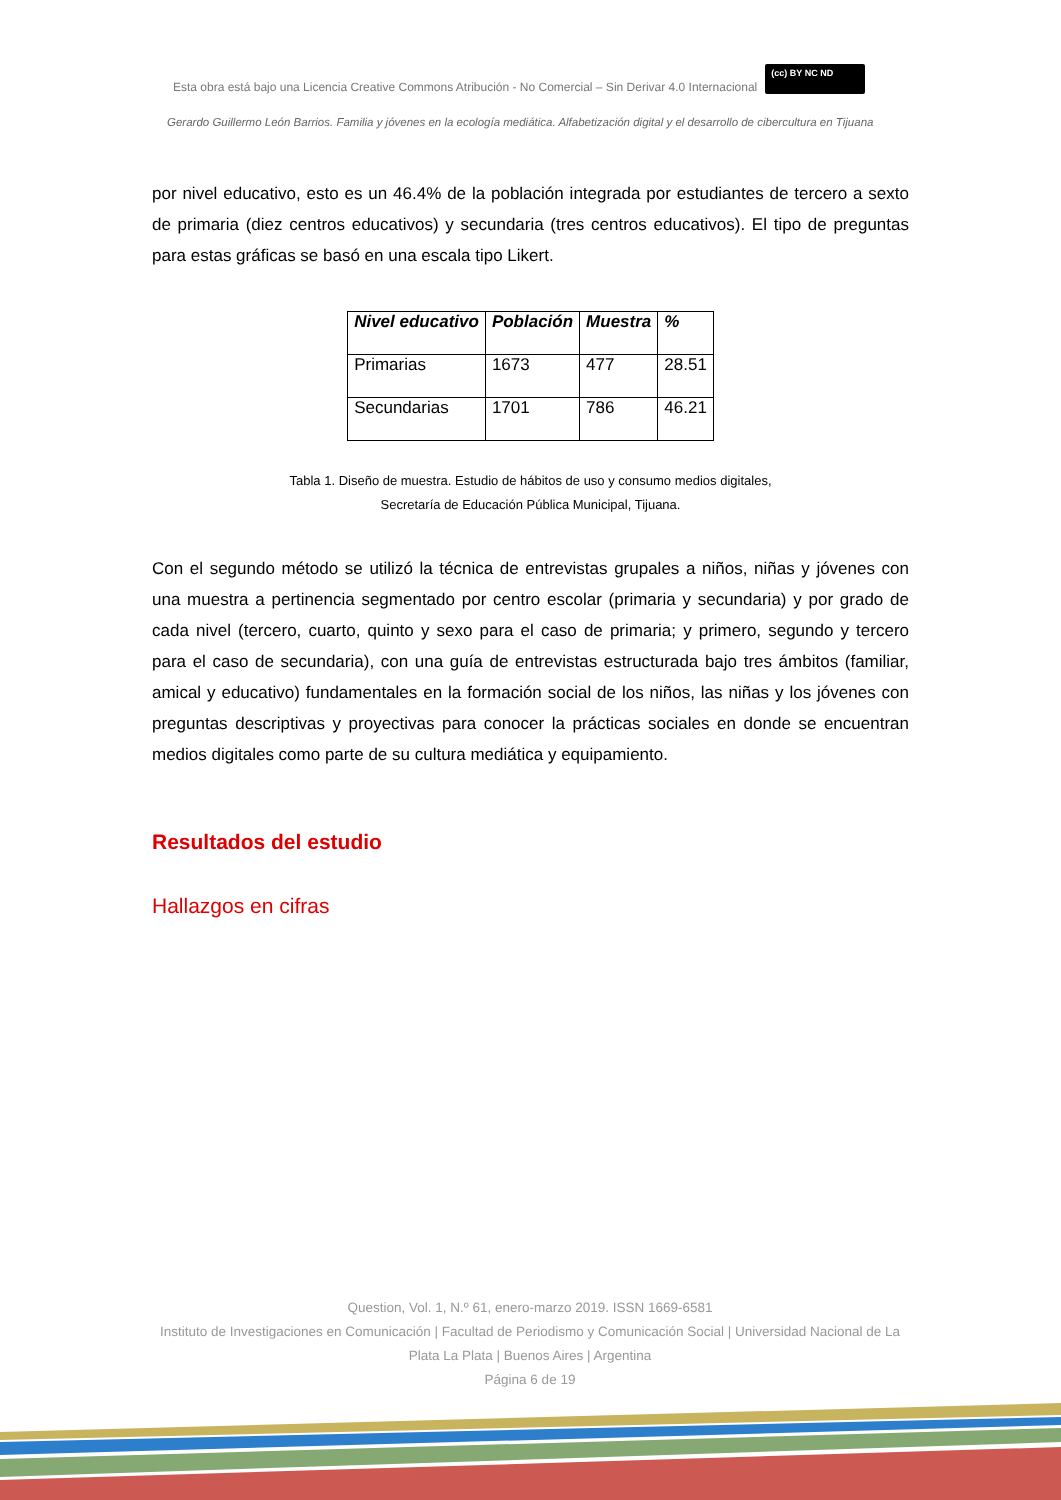Esta obra está bajo una Licencia Creative Commons Atribución - No Comercial – Sin Derivar 4.0 Internacional (cc) BY NC ND
Gerardo Guillermo León Barrios. Familia y jóvenes en la ecología mediática. Alfabetización digital y el desarrollo de cibercultura en Tijuana
por nivel educativo, esto es un 46.4% de la población integrada por estudiantes de tercero a sexto de primaria (diez centros educativos) y secundaria (tres centros educativos). El tipo de preguntas para estas gráficas se basó en una escala tipo Likert.
| Nivel educativo | Población | Muestra | % |
| --- | --- | --- | --- |
| Primarias | 1673 | 477 | 28.51 |
| Secundarias | 1701 | 786 | 46.21 |
Tabla 1. Diseño de muestra. Estudio de hábitos de uso y consumo medios digitales,
Secretaría de Educación Pública Municipal, Tijuana.
Con el segundo método se utilizó la técnica de entrevistas grupales a niños, niñas y jóvenes con una muestra a pertinencia segmentado por centro escolar (primaria y secundaria) y por grado de cada nivel (tercero, cuarto, quinto y sexo para el caso de primaria; y primero, segundo y tercero para el caso de secundaria), con una guía de entrevistas estructurada bajo tres ámbitos (familiar, amical y educativo) fundamentales en la formación social de los niños, las niñas y los jóvenes con preguntas descriptivas y proyectivas para conocer la prácticas sociales en donde se encuentran medios digitales como parte de su cultura mediática y equipamiento.
Resultados del estudio
Hallazgos en cifras
Question, Vol. 1, N.º 61, enero-marzo 2019. ISSN 1669-6581
Instituto de Investigaciones en Comunicación | Facultad de Periodismo y Comunicación Social | Universidad Nacional de La Plata La Plata | Buenos Aires | Argentina
Página 6 de 19